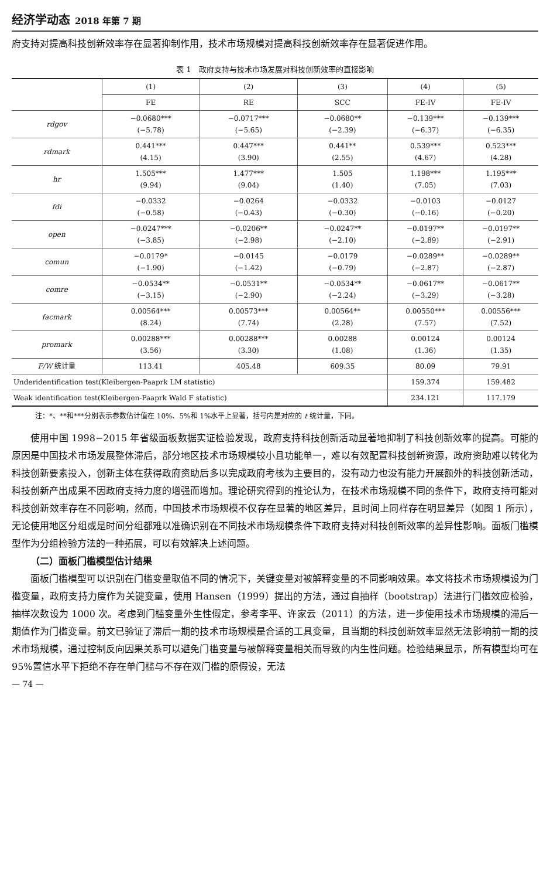经济学动态 2018 年第 7 期
府支持对提高科技创新效率存在显著抑制作用，技术市场规模对提高科技创新效率存在显著促进作用。
表 1　政府支持与技术市场发展对科技创新效率的直接影响
| | (1) | (2) | (3) | (4) | (5) |
| --- | --- | --- | --- | --- | --- |
| | FE | RE | SCC | FE-IV | FE-IV |
| rdgov | −0.0680*** (−5.78) | −0.0717*** (−5.65) | −0.0680** (−2.39) | −0.139*** (−6.37) | −0.139*** (−6.35) |
| rdmark | 0.441*** (4.15) | 0.447*** (3.90) | 0.441** (2.55) | 0.539*** (4.67) | 0.523*** (4.28) |
| hr | 1.505*** (9.94) | 1.477*** (9.04) | 1.505 (1.40) | 1.198*** (7.05) | 1.195*** (7.03) |
| fdi | −0.0332 (−0.58) | −0.0264 (−0.43) | −0.0332 (−0.30) | −0.0103 (−0.16) | −0.0127 (−0.20) |
| open | −0.0247*** (−3.85) | −0.0206** (−2.98) | −0.0247** (−2.10) | −0.0197** (−2.89) | −0.0197** (−2.91) |
| comun | −0.0179* (−1.90) | −0.0145 (−1.42) | −0.0179 (−0.79) | −0.0289** (−2.87) | −0.0289** (−2.87) |
| comre | −0.0534** (−3.15) | −0.0531** (−2.90) | −0.0534** (−2.24) | −0.0617** (−3.29) | −0.0617** (−3.28) |
| facmark | 0.00564*** (8.24) | 0.00573*** (7.74) | 0.00564** (2.28) | 0.00550*** (7.57) | 0.00556*** (7.52) |
| promark | 0.00288*** (3.56) | 0.00288*** (3.30) | 0.00288 (1.08) | 0.00124 (1.36) | 0.00124 (1.35) |
| F/W 统计量 | 113.41 | 405.48 | 609.35 | 80.09 | 79.91 |
| Underidentification test(Kleibergen-Paaprk LM statistic) | | | | 159.374 | 159.482 |
| Weak identification test(Kleibergen-Paaprk Wald F statistic) | | | | 234.121 | 117.179 |
注：*、**和***分别表示参数估计值在 10%、5%和 1%水平上显著，括号内是对应的 t 统计量，下同。
使用中国 1998−2015 年省级面板数据实证检验发现，政府支持科技创新活动显著地抑制了科技创新效率的提高。可能的原因是中国技术市场发展整体滞后，部分地区技术市场规模较小且功能单一，难以有效配置科技创新资源，政府资助难以转化为科技创新要素投入，创新主体在获得政府资助后多以完成政府考核为主要目的，没有动力也没有能力开展额外的科技创新活动，科技创新产出成果不因政府支持力度的增强而增加。理论研究得到的推论认为，在技术市场规模不同的条件下，政府支持可能对科技创新效率存在不同影响，然而，中国技术市场规模不仅存在显著的地区差异，且时间上同样存在明显差异（如图 1 所示），无论使用地区分组或是时间分组都难以准确识别在不同技术市场规模条件下政府支持对科技创新效率的差异性影响。面板门槛模型作为分组检验方法的一种拓展，可以有效解决上述问题。
（二）面板门槛模型估计结果
面板门槛模型可以识别在门槛变量取值不同的情况下，关键变量对被解释变量的不同影响效果。本文将技术市场规模设为门槛变量，政府支持力度作为关键变量，使用 Hansen（1999）提出的方法，通过自抽样（bootstrap）法进行门槛效应检验，抽样次数设为 1000 次。考虑到门槛变量外生性假定，参考李平、许家云（2011）的方法，进一步使用技术市场规模的滞后一期值作为门槛变量。前文已验证了滞后一期的技术市场规模是合适的工具变量，且当期的科技创新效率显然无法影响前一期的技术市场规模，通过控制反向因果关系可以避免门槛变量与被解释变量相关而导致的内生性问题。检验结果显示，所有模型均可在 95%置信水平下拒绝不存在单门槛与不存在双门槛的原假设，无法
— 74 —